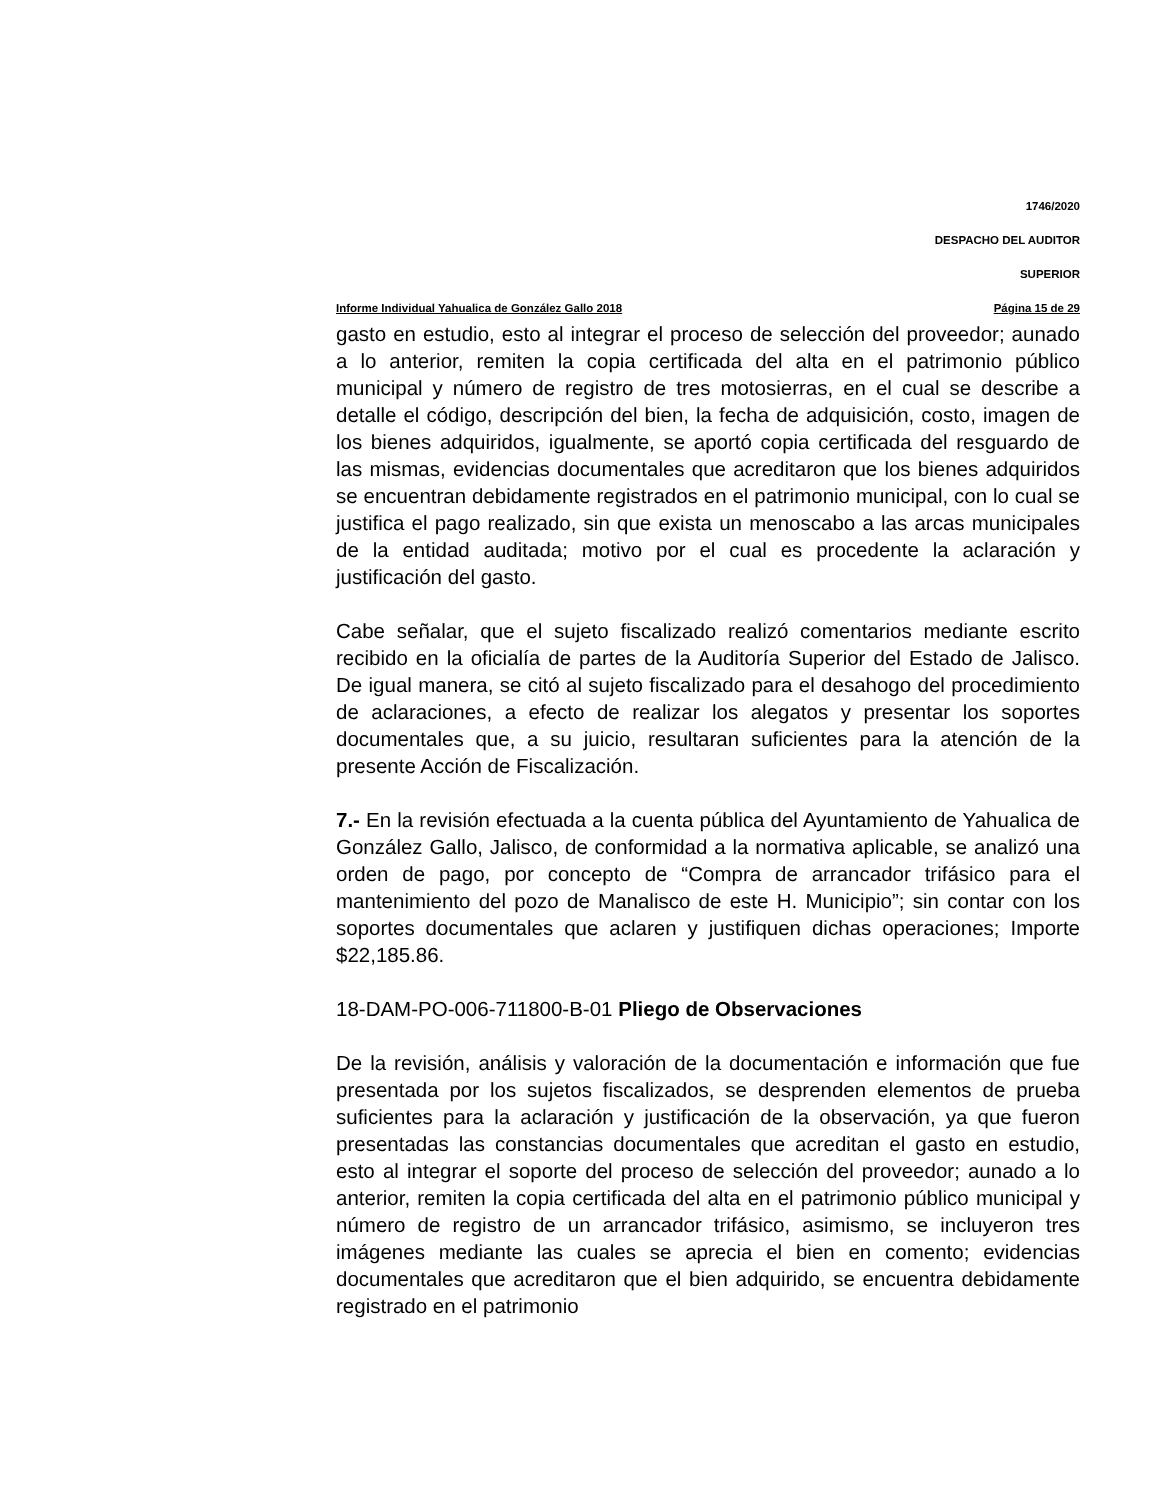1746/2020
DESPACHO DEL AUDITOR
SUPERIOR
Informe Individual Yahualica de González Gallo 2018 Página 15 de 29
gasto en estudio, esto al integrar el proceso de selección del proveedor; aunado a lo anterior, remiten la copia certificada del alta en el patrimonio público municipal y número de registro de tres motosierras, en el cual se describe a detalle el código, descripción del bien, la fecha de adquisición, costo, imagen de los bienes adquiridos, igualmente, se aportó copia certificada del resguardo de las mismas, evidencias documentales que acreditaron que los bienes adquiridos se encuentran debidamente registrados en el patrimonio municipal, con lo cual se justifica el pago realizado, sin que exista un menoscabo a las arcas municipales de la entidad auditada; motivo por el cual es procedente la aclaración y justificación del gasto.
Cabe señalar, que el sujeto fiscalizado realizó comentarios mediante escrito recibido en la oficialía de partes de la Auditoría Superior del Estado de Jalisco. De igual manera, se citó al sujeto fiscalizado para el desahogo del procedimiento de aclaraciones, a efecto de realizar los alegatos y presentar los soportes documentales que, a su juicio, resultaran suficientes para la atención de la presente Acción de Fiscalización.
7.- En la revisión efectuada a la cuenta pública del Ayuntamiento de Yahualica de González Gallo, Jalisco, de conformidad a la normativa aplicable, se analizó una orden de pago, por concepto de “Compra de arrancador trifásico para el mantenimiento del pozo de Manalisco de este H. Municipio”; sin contar con los soportes documentales que aclaren y justifiquen dichas operaciones; Importe $22,185.86.
18-DAM-PO-006-711800-B-01 Pliego de Observaciones
De la revisión, análisis y valoración de la documentación e información que fue presentada por los sujetos fiscalizados, se desprenden elementos de prueba suficientes para la aclaración y justificación de la observación, ya que fueron presentadas las constancias documentales que acreditan el gasto en estudio, esto al integrar el soporte del proceso de selección del proveedor; aunado a lo anterior, remiten la copia certificada del alta en el patrimonio público municipal y número de registro de un arrancador trifásico, asimismo, se incluyeron tres imágenes mediante las cuales se aprecia el bien en comento; evidencias documentales que acreditaron que el bien adquirido, se encuentra debidamente registrado en el patrimonio